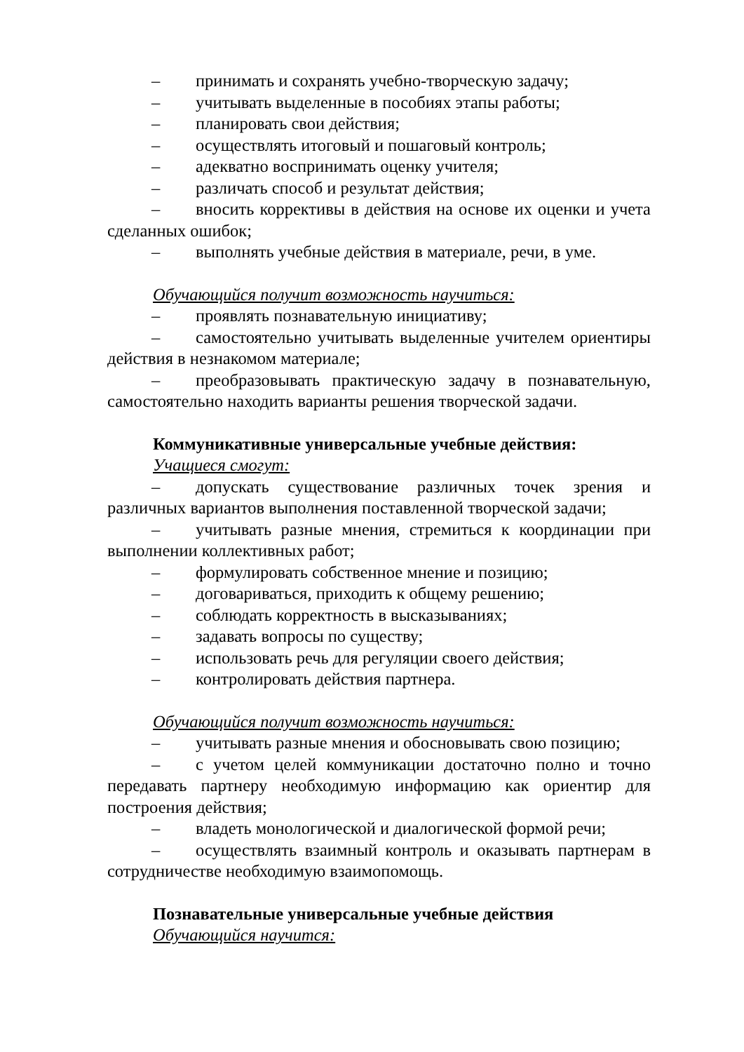– принимать и сохранять учебно-творческую задачу;
– учитывать выделенные в пособиях этапы работы;
– планировать свои действия;
– осуществлять итоговый и пошаговый контроль;
– адекватно воспринимать оценку учителя;
– различать способ и результат действия;
– вносить коррективы в действия на основе их оценки и учета сделанных ошибок;
– выполнять учебные действия в материале, речи, в уме.
Обучающийся получит возможность научиться:
– проявлять познавательную инициативу;
– самостоятельно учитывать выделенные учителем ориентиры действия в незнакомом материале;
– преобразовывать практическую задачу в познавательную, самостоятельно находить варианты решения творческой задачи.
Коммуникативные универсальные учебные действия:
Учащиеся смогут:
– допускать существование различных точек зрения и различных вариантов выполнения поставленной творческой задачи;
– учитывать разные мнения, стремиться к координации при выполнении коллективных работ;
– формулировать собственное мнение и позицию;
– договариваться, приходить к общему решению;
– соблюдать корректность в высказываниях;
– задавать вопросы по существу;
– использовать речь для регуляции своего действия;
– контролировать действия партнера.
Обучающийся получит возможность научиться:
– учитывать разные мнения и обосновывать свою позицию;
– с учетом целей коммуникации достаточно полно и точно передавать партнеру необходимую информацию как ориентир для построения действия;
– владеть монологической и диалогической формой речи;
– осуществлять взаимный контроль и оказывать партнерам в сотрудничестве необходимую взаимопомощь.
Познавательные универсальные учебные действия
Обучающийся научится: